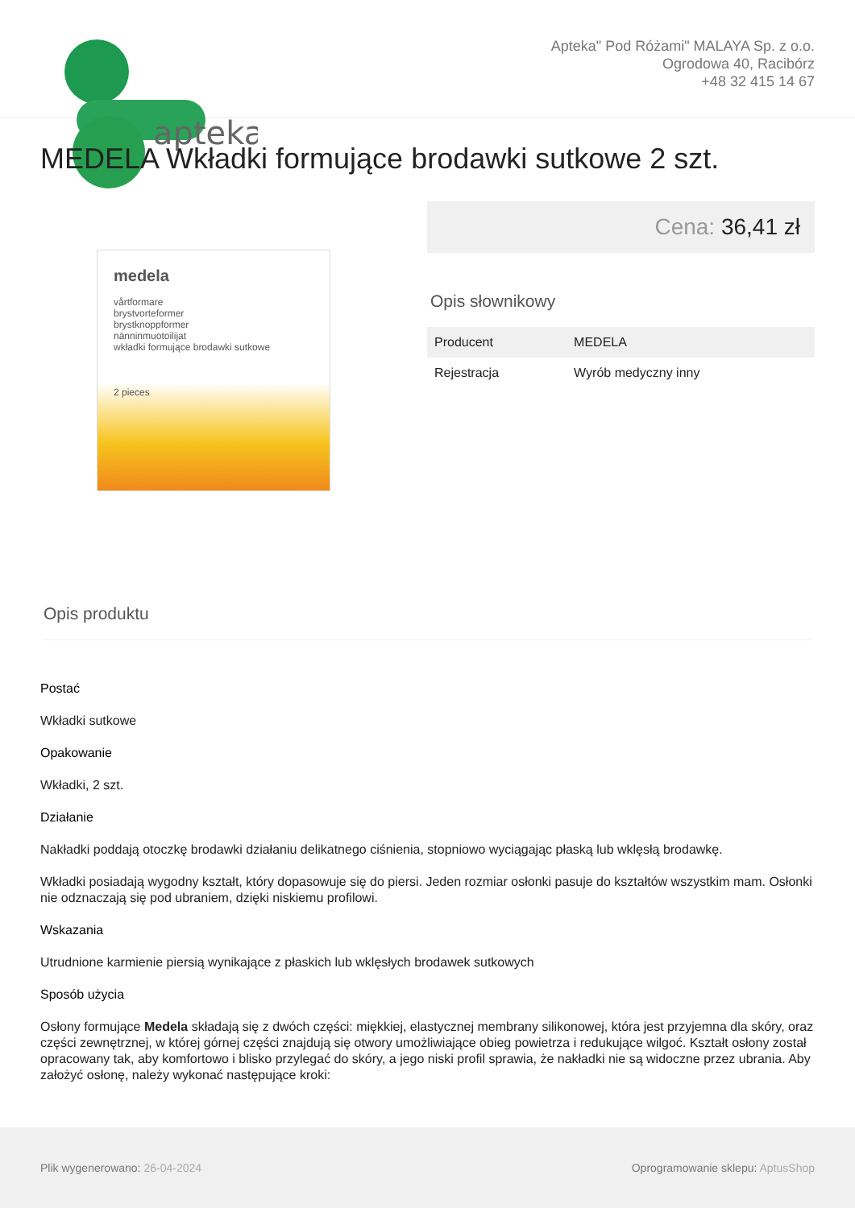apteka
Apteka" Pod Różami" MALAYA Sp. z o.o.
Ogrodowa 40, Racibórz
+48 32 415 14 67
MEDELA Wkładki formujące brodawki sutkowe 2 szt.
medela
vårtformare
brystvorteformer
brystknoppformer
nänninmuotoilijat
wkładki formujące brodawki sutkowe
2 pieces
Cena: 36,41 zł
Opis słownikowy
| Producent | MEDELA |
| Rejestracja | Wyrób medyczny inny |
Opis produktu
Postać
Wkładki sutkowe
Opakowanie
Wkładki, 2 szt.
Działanie
Nakładki poddają otoczkę brodawki działaniu delikatnego ciśnienia, stopniowo wyciągając płaską lub wklęsłą brodawkę.
Wkładki posiadają wygodny kształt, który dopasowuje się do piersi. Jeden rozmiar osłonki pasuje do kształtów wszystkim mam. Osłonki nie odznaczają się pod ubraniem, dzięki niskiemu profilowi.
Wskazania
Utrudnione karmienie piersią wynikające z płaskich lub wklęsłych brodawek sutkowych
Sposób użycia
Osłony formujące Medela składają się z dwóch części: miękkiej, elastycznej membrany silikonowej, która jest przyjemna dla skóry, oraz części zewnętrznej, w której górnej części znajdują się otwory umożliwiające obieg powietrza i redukujące wilgoć. Kształt osłony został opracowany tak, aby komfortowo i blisko przylegać do skóry, a jego niski profil sprawia, że nakładki nie są widoczne przez ubrania. Aby założyć osłonę, należy wykonać następujące kroki:
Plik wygenerowano: 26-04-2024
Oprogramowanie sklepu: AptusShop